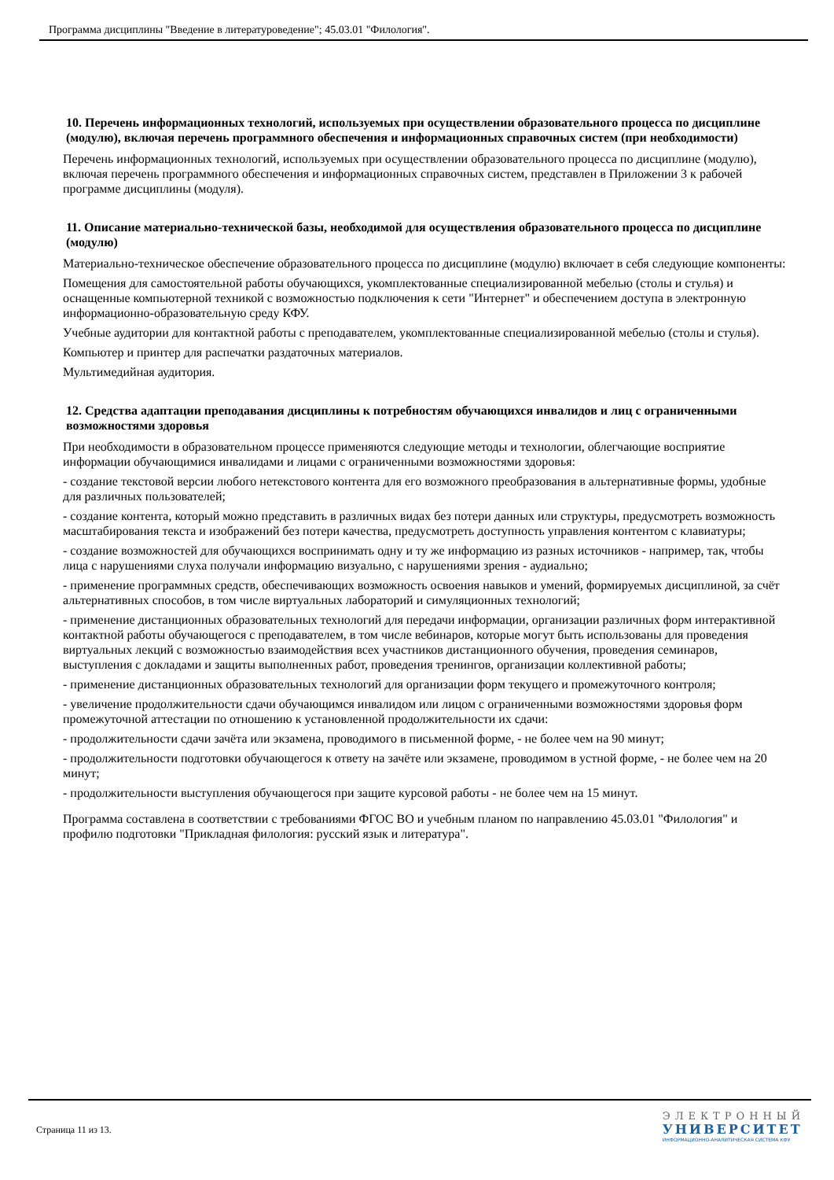Программа дисциплины "Введение в литературоведение"; 45.03.01 "Филология".
10. Перечень информационных технологий, используемых при осуществлении образовательного процесса по дисциплине (модулю), включая перечень программного обеспечения и информационных справочных систем (при необходимости)
Перечень информационных технологий, используемых при осуществлении образовательного процесса по дисциплине (модулю), включая перечень программного обеспечения и информационных справочных систем, представлен в Приложении 3 к рабочей программе дисциплины (модуля).
11. Описание материально-технической базы, необходимой для осуществления образовательного процесса по дисциплине (модулю)
Материально-техническое обеспечение образовательного процесса по дисциплине (модулю) включает в себя следующие компоненты:
Помещения для самостоятельной работы обучающихся, укомплектованные специализированной мебелью (столы и стулья) и оснащенные компьютерной техникой с возможностью подключения к сети "Интернет" и обеспечением доступа в электронную информационно-образовательную среду КФУ.
Учебные аудитории для контактной работы с преподавателем, укомплектованные специализированной мебелью (столы и стулья).
Компьютер и принтер для распечатки раздаточных материалов.
Мультимедийная аудитория.
12. Средства адаптации преподавания дисциплины к потребностям обучающихся инвалидов и лиц с ограниченными возможностями здоровья
При необходимости в образовательном процессе применяются следующие методы и технологии, облегчающие восприятие информации обучающимися инвалидами и лицами с ограниченными возможностями здоровья:
- создание текстовой версии любого нетекстового контента для его возможного преобразования в альтернативные формы, удобные для различных пользователей;
- создание контента, который можно представить в различных видах без потери данных или структуры, предусмотреть возможность масштабирования текста и изображений без потери качества, предусмотреть доступность управления контентом с клавиатуры;
- создание возможностей для обучающихся воспринимать одну и ту же информацию из разных источников - например, так, чтобы лица с нарушениями слуха получали информацию визуально, с нарушениями зрения - аудиально;
- применение программных средств, обеспечивающих возможность освоения навыков и умений, формируемых дисциплиной, за счёт альтернативных способов, в том числе виртуальных лабораторий и симуляционных технологий;
- применение дистанционных образовательных технологий для передачи информации, организации различных форм интерактивной контактной работы обучающегося с преподавателем, в том числе вебинаров, которые могут быть использованы для проведения виртуальных лекций с возможностью взаимодействия всех участников дистанционного обучения, проведения семинаров, выступления с докладами и защиты выполненных работ, проведения тренингов, организации коллективной работы;
- применение дистанционных образовательных технологий для организации форм текущего и промежуточного контроля;
- увеличение продолжительности сдачи обучающимся инвалидом или лицом с ограниченными возможностями здоровья форм промежуточной аттестации по отношению к установленной продолжительности их сдачи:
- продолжительности сдачи зачёта или экзамена, проводимого в письменной форме, - не более чем на 90 минут;
- продолжительности подготовки обучающегося к ответу на зачёте или экзамене, проводимом в устной форме, - не более чем на 20 минут;
- продолжительности выступления обучающегося при защите курсовой работы - не более чем на 15 минут.
Программа составлена в соответствии с требованиями ФГОС ВО и учебным планом по направлению 45.03.01 "Филология" и профилю подготовки "Прикладная филология: русский язык и литература".
Страница 11 из 13.
ЭЛЕКТРОННЫЙ
УНИВЕРСИТЕТ
ИНФОРМАЦИОННО-АНАЛИТИЧЕСКАЯ СИСТЕМА КФУ